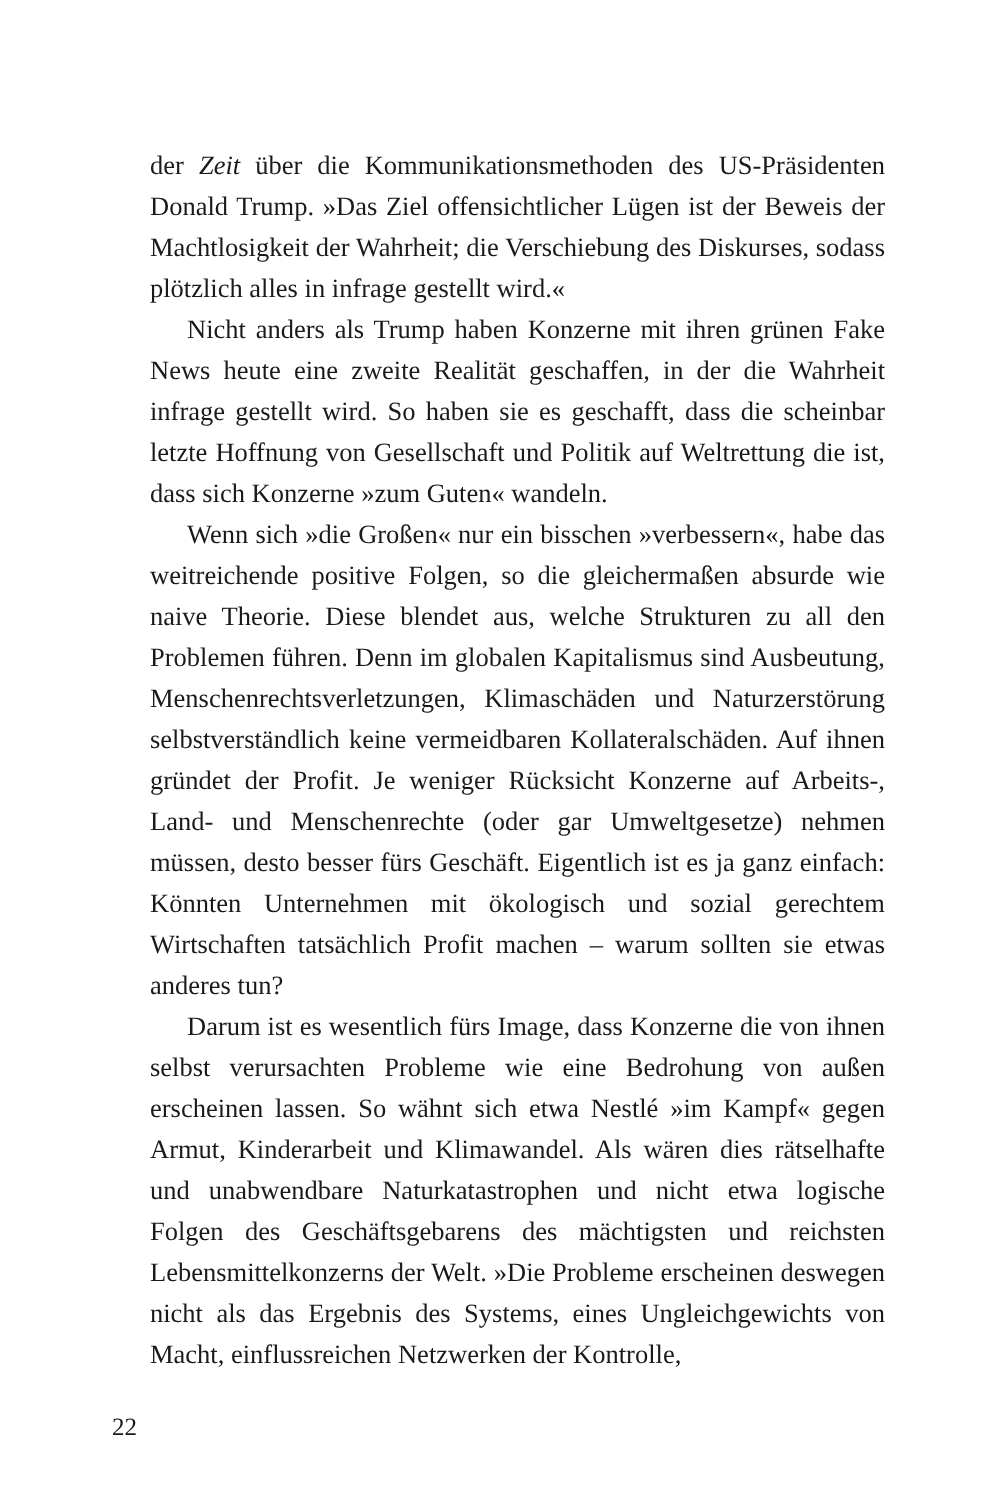der Zeit über die Kommunikationsmethoden des US-Präsidenten Donald Trump. »Das Ziel offensichtlicher Lügen ist der Beweis der Machtlosigkeit der Wahrheit; die Verschiebung des Diskurses, sodass plötzlich alles in infrage gestellt wird.«
Nicht anders als Trump haben Konzerne mit ihren grünen Fake News heute eine zweite Realität geschaffen, in der die Wahrheit infrage gestellt wird. So haben sie es geschafft, dass die scheinbar letzte Hoffnung von Gesellschaft und Politik auf Weltrettung die ist, dass sich Konzerne »zum Guten« wandeln.
Wenn sich »die Großen« nur ein bisschen »verbessern«, habe das weitreichende positive Folgen, so die gleichermaßen absurde wie naive Theorie. Diese blendet aus, welche Strukturen zu all den Problemen führen. Denn im globalen Kapitalismus sind Ausbeutung, Menschenrechtsverletzungen, Klimaschäden und Naturzerstörung selbstverständlich keine vermeidbaren Kollateralschäden. Auf ihnen gründet der Profit. Je weniger Rücksicht Konzerne auf Arbeits-, Land- und Menschenrechte (oder gar Umweltgesetze) nehmen müssen, desto besser fürs Geschäft. Eigentlich ist es ja ganz einfach: Könnten Unternehmen mit ökologisch und sozial gerechtem Wirtschaften tatsächlich Profit machen – warum sollten sie etwas anderes tun?
Darum ist es wesentlich fürs Image, dass Konzerne die von ihnen selbst verursachten Probleme wie eine Bedrohung von außen erscheinen lassen. So wähnt sich etwa Nestlé »im Kampf« gegen Armut, Kinderarbeit und Klimawandel. Als wären dies rätselhafte und unabwendbare Naturkatastrophen und nicht etwa logische Folgen des Geschäftsgebarens des mächtigsten und reichsten Lebensmittelkonzerns der Welt. »Die Probleme erscheinen deswegen nicht als das Ergebnis des Systems, eines Ungleichgewichts von Macht, einflussreichen Netzwerken der Kontrolle,
22